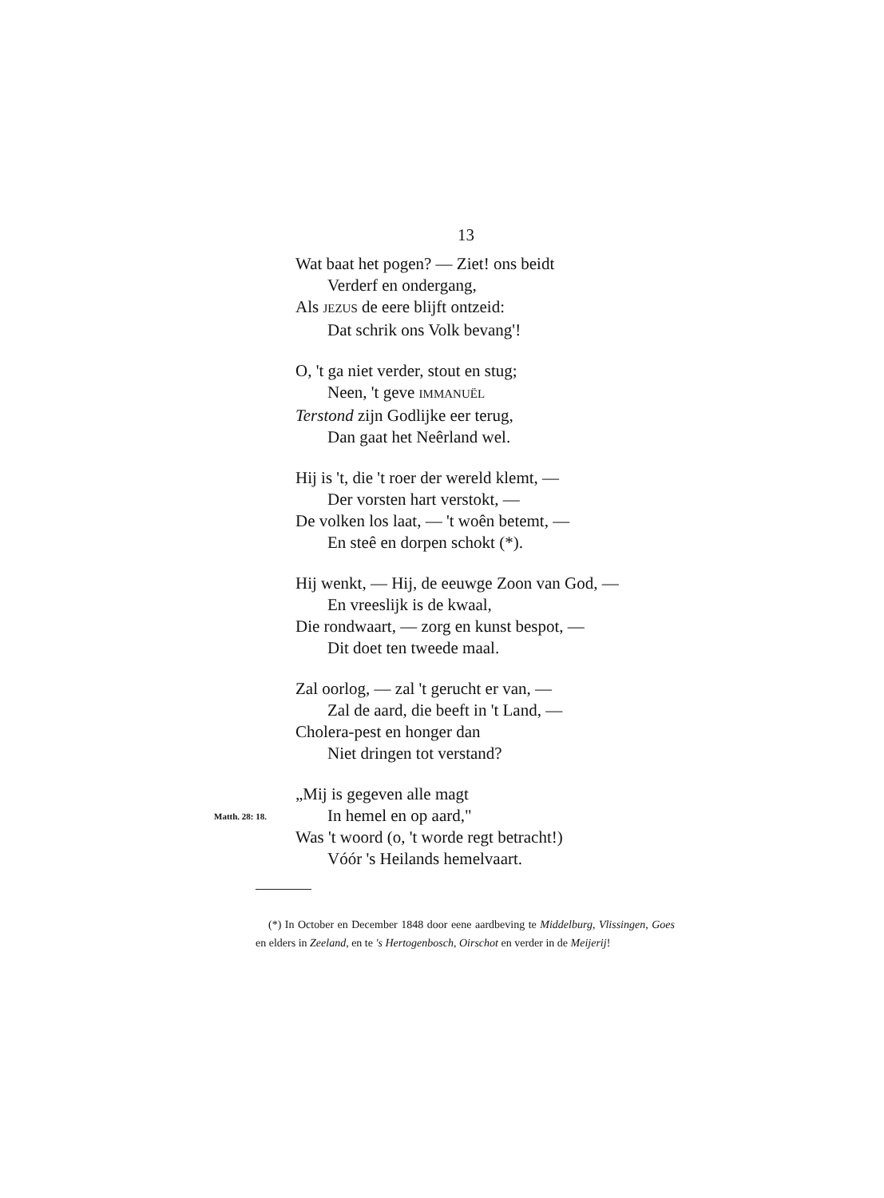13
Wat baat het pogen? — Ziet! ons beidt
Verderf en ondergang,
Als JEZUS de eere blijft ontzeid:
Dat schrik ons Volk bevang'!
O, 't ga niet verder, stout en stug;
Neen, 't geve IMMANUËL
Terstond zijn Godlijke eer terug,
Dan gaat het Neêrland wel.
Hij is 't, die 't roer der wereld klemt, —
Der vorsten hart verstokt, —
De volken los laat, — 't woên betemt, —
En steê en dorpen schokt (*).
Hij wenkt, — Hij, de eeuwge Zoon van God, —
En vreeslijk is de kwaal,
Die rondwaart, — zorg en kunst bespot, —
Dit doet ten tweede maal.
Zal oorlog, — zal 't gerucht er van, —
Zal de aard, die beeft in 't Land, —
Cholera-pest en honger dan
Niet dringen tot verstand?
„Mij is gegeven alle magt
Matth. 28: 18. In hemel en op aard,"
Was 't woord (o, 't worde regt betracht!)
Vóór 's Heilands hemelvaart.
(*) In October en December 1848 door eene aardbeving te Middelburg, Vlissingen, Goes en elders in Zeeland, en te 's Hertogenbosch, Oirschot en verder in de Meijerij!